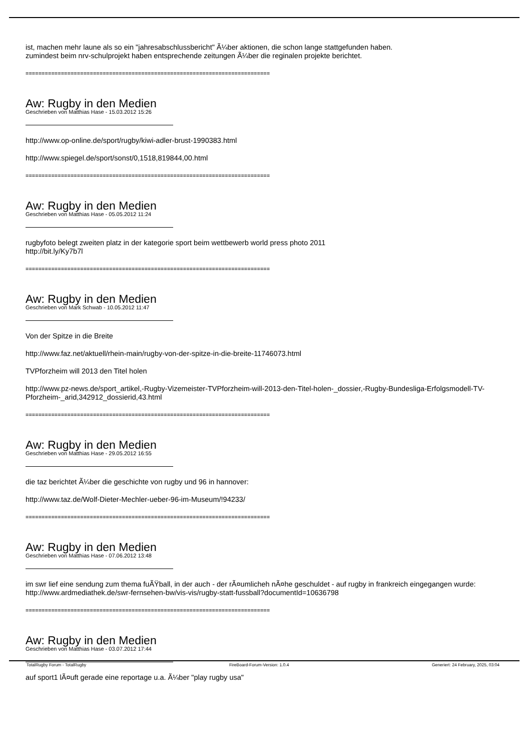ist, machen mehr laune als so ein "jahresabschlussbericht" Ã¼ber aktionen, die schon lange stattgefunden haben.
zumindest beim nrv-schulprojekt haben entsprechende zeitungen Ã¼ber die reginalen projekte berichtet.
============================================================================
Aw: Rugby in den Medien
Geschrieben von Matthias Hase - 15.03.2012 15:26
http://www.op-online.de/sport/rugby/kiwi-adler-brust-1990383.html
http://www.spiegel.de/sport/sonst/0,1518,819844,00.html
============================================================================
Aw: Rugby in den Medien
Geschrieben von Matthias Hase - 05.05.2012 11:24
rugbyfoto belegt zweiten platz in der kategorie sport beim wettbewerb world press photo 2011
http://bit.ly/Ky7b7l
============================================================================
Aw: Rugby in den Medien
Geschrieben von Mark Schwab - 10.05.2012 11:47
Von der Spitze in die Breite
http://www.faz.net/aktuell/rhein-main/rugby-von-der-spitze-in-die-breite-11746073.html
TVPforzheim will 2013 den Titel holen
http://www.pz-news.de/sport_artikel,-Rugby-Vizemeister-TVPforzheim-will-2013-den-Titel-holen-_dossier,-Rugby-Bundesliga-Erfolgsmodell-TV-Pforzheim-_arid,342912_dossierid,43.html
============================================================================
Aw: Rugby in den Medien
Geschrieben von Matthias Hase - 29.05.2012 16:55
die taz berichtet Ã¼ber die geschichte von rugby und 96 in hannover:
http://www.taz.de/Wolf-Dieter-Mechler-ueber-96-im-Museum/!94233/
============================================================================
Aw: Rugby in den Medien
Geschrieben von Matthias Hase - 07.06.2012 13:48
im swr lief eine sendung zum thema fuÃŸball, in der auch - der rÃ¤umlicheh nÃ¤he geschuldet - auf rugby in frankreich eingegangen wurde: http://www.ardmediathek.de/swr-fernsehen-bw/vis-vis/rugby-statt-fussball?documentId=10636798
============================================================================
Aw: Rugby in den Medien
Geschrieben von Matthias Hase - 03.07.2012 17:44
auf sport1 lÃ¤uft gerade eine reportage u.a. Ã¼ber "play rugby usa"
TotalRugby Forum - TotalRugby FireBoard-Forum-Version: 1.0.4 Generiert: 24 February, 2025, 03:04